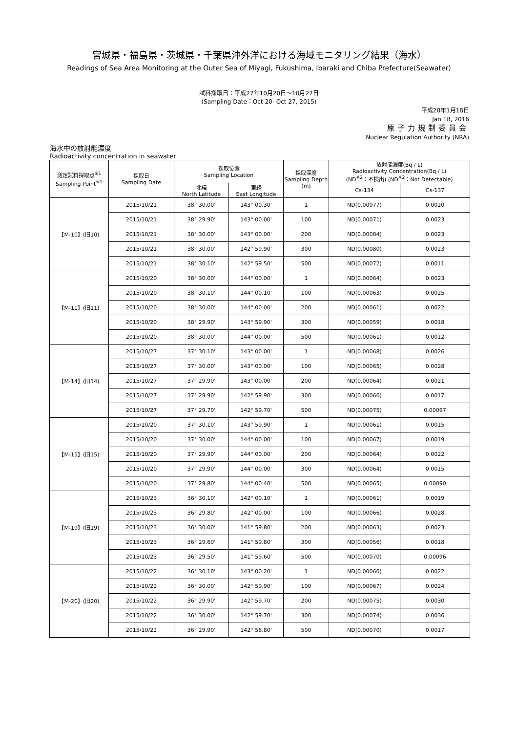宮城県・福島県・茨城県・千葉県沖外洋における海域モニタリング結果（海水）
Readings of Sea Area Monitoring at the Outer Sea of Miyagi, Fukushima, Ibaraki and Chiba Prefecture(Seawater)
試料採取日：平成27年10月20日～10月27日
(Sampling Date：Oct 20- Oct 27, 2015)
平成28年1月18日
Jan 18, 2016
原子力規制委員会
Nuclear Regulation Authority (NRA)
海水中の放射能濃度
Radioactivity concentration in seawater
| 測定試料採取点<sup>※1</sup> Sampling Point<sup>※1</sup> | 採取日 Sampling Date | 採取位置 Sampling Location | | 採取深度 Sampling Depth (m) | 放射能濃度(Bq / L) Radioactivity Concentration(Bq / L) (ND<sup>※2</sup>：不検出) (ND<sup>※2</sup>：Not Detectable) | |
| --- | --- | --- | --- | --- | --- | --- |
| | | 北緯 North Latitude | 東経 East Longitude | | Cs-134 | Cs-137 |
| 【M-10】(旧10) | 2015/10/21 | 38° 30.00' | 143° 00.30' | 1 | ND(0.00077) | 0.0020 |
| | 2015/10/21 | 38° 29.90' | 143° 00.00' | 100 | ND(0.00071) | 0.0023 |
| | 2015/10/21 | 38° 30.00' | 143° 00.00' | 200 | ND(0.00084) | 0.0023 |
| | 2015/10/21 | 38° 30.00' | 142° 59.90' | 300 | ND(0.00080) | 0.0023 |
| | 2015/10/21 | 38° 30.10' | 142° 59.50' | 500 | ND(0.00072) | 0.0011 |
| 【M-11】(旧11) | 2015/10/20 | 38° 30.00' | 144° 00.00' | 1 | ND(0.00064) | 0.0023 |
| | 2015/10/20 | 38° 30.10' | 144° 00.10' | 100 | ND(0.00063) | 0.0025 |
| | 2015/10/20 | 38° 30.00' | 144° 00.00' | 200 | ND(0.00061) | 0.0022 |
| | 2015/10/20 | 38° 29.90' | 143° 59.90' | 300 | ND(0.00059) | 0.0018 |
| | 2015/10/20 | 38° 30.00' | 144° 00.00' | 500 | ND(0.00061) | 0.0012 |
| 【M-14】(旧14) | 2015/10/27 | 37° 30.10' | 143° 00.00' | 1 | ND(0.00068) | 0.0026 |
| | 2015/10/27 | 37° 30.00' | 143° 00.00' | 100 | ND(0.00065) | 0.0028 |
| | 2015/10/27 | 37° 29.90' | 143° 00.00' | 200 | ND(0.00064) | 0.0021 |
| | 2015/10/27 | 37° 29.90' | 142° 59.90' | 300 | ND(0.00066) | 0.0017 |
| | 2015/10/27 | 37° 29.70' | 142° 59.70' | 500 | ND(0.00075) | 0.00097 |
| 【M-15】(旧15) | 2015/10/20 | 37° 30.10' | 143° 59.90' | 1 | ND(0.00061) | 0.0015 |
| | 2015/10/20 | 37° 30.00' | 144° 00.00' | 100 | ND(0.00067) | 0.0019 |
| | 2015/10/20 | 37° 29.90' | 144° 00.00' | 200 | ND(0.00064) | 0.0022 |
| | 2015/10/20 | 37° 29.90' | 144° 00.00' | 300 | ND(0.00064) | 0.0015 |
| | 2015/10/20 | 37° 29.80' | 144° 00.40' | 500 | ND(0.00065) | 0.00090 |
| 【M-19】(旧19) | 2015/10/23 | 36° 30.10' | 142° 00.10' | 1 | ND(0.00061) | 0.0019 |
| | 2015/10/23 | 36° 29.80' | 142° 00.00' | 100 | ND(0.00066) | 0.0028 |
| | 2015/10/23 | 36° 30.00' | 141° 59.80' | 200 | ND(0.00063) | 0.0023 |
| | 2015/10/23 | 36° 29.60' | 141° 59.80' | 300 | ND(0.00056) | 0.0018 |
| | 2015/10/23 | 36° 29.50' | 141° 59.60' | 500 | ND(0.00070) | 0.00096 |
| 【M-20】(旧20) | 2015/10/22 | 36° 30.10' | 143° 00.20' | 1 | ND(0.00060) | 0.0022 |
| | 2015/10/22 | 36° 30.00' | 142° 59.90' | 100 | ND(0.00067) | 0.0024 |
| | 2015/10/22 | 36° 29.90' | 142° 59.70' | 200 | ND(0.00075) | 0.0030 |
| | 2015/10/22 | 36° 30.00' | 142° 59.70' | 300 | ND(0.00074) | 0.0036 |
| | 2015/10/22 | 36° 29.90' | 142° 58.80' | 500 | ND(0.00070) | 0.0017 |